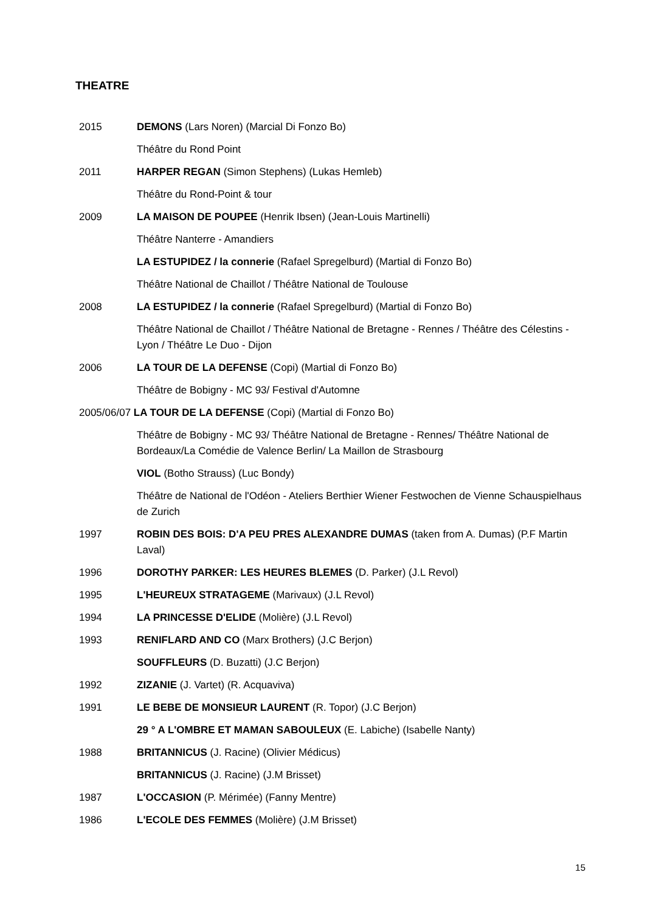THEATRE
2015 DEMONS (Lars Noren) (Marcial Di Fonzo Bo)
Théâtre du Rond Point
2011 HARPER REGAN (Simon Stephens) (Lukas Hemleb)
Théâtre du Rond-Point & tour
2009 LA MAISON DE POUPEE (Henrik Ibsen) (Jean-Louis Martinelli)
Théâtre Nanterre - Amandiers
LA ESTUPIDEZ / la connerie (Rafael Spregelburd) (Martial di Fonzo Bo)
Théâtre National de Chaillot / Théâtre National de Toulouse
2008 LA ESTUPIDEZ / la connerie (Rafael Spregelburd) (Martial di Fonzo Bo)
Théâtre National de Chaillot / Théâtre National de Bretagne - Rennes / Théâtre des Célestins - Lyon / Théâtre Le Duo - Dijon
2006 LA TOUR DE LA DEFENSE (Copi) (Martial di Fonzo Bo)
Théâtre de Bobigny - MC 93/ Festival d'Automne
2005/06/07 LA TOUR DE LA DEFENSE (Copi) (Martial di Fonzo Bo)
Théâtre de Bobigny - MC 93/ Théâtre National de Bretagne - Rennes/ Théâtre National de Bordeaux/La Comédie de Valence Berlin/ La Maillon de Strasbourg
VIOL (Botho Strauss) (Luc Bondy)
Théâtre de National de l'Odéon - Ateliers Berthier Wiener Festwochen de Vienne Schauspielhaus de Zurich
1997 ROBIN DES BOIS: D'A PEU PRES ALEXANDRE DUMAS (taken from A. Dumas) (P.F Martin Laval)
1996 DOROTHY PARKER: LES HEURES BLEMES (D. Parker) (J.L Revol)
1995 L'HEUREUX STRATAGEME (Marivaux) (J.L Revol)
1994 LA PRINCESSE D'ELIDE (Molière) (J.L Revol)
1993 RENIFLARD AND CO (Marx Brothers) (J.C Berjon)
SOUFFLEURS (D. Buzatti) (J.C Berjon)
1992 ZIZANIE (J. Vartet) (R. Acquaviva)
1991 LE BEBE DE MONSIEUR LAURENT (R. Topor) (J.C Berjon)
29 ° A L'OMBRE ET MAMAN SABOULEUX (E. Labiche) (Isabelle Nanty)
1988 BRITANNICUS (J. Racine) (Olivier Médicus)
BRITANNICUS (J. Racine) (J.M Brisset)
1987 L'OCCASION (P. Mérimée) (Fanny Mentre)
1986 L'ECOLE DES FEMMES (Molière) (J.M Brisset)
15